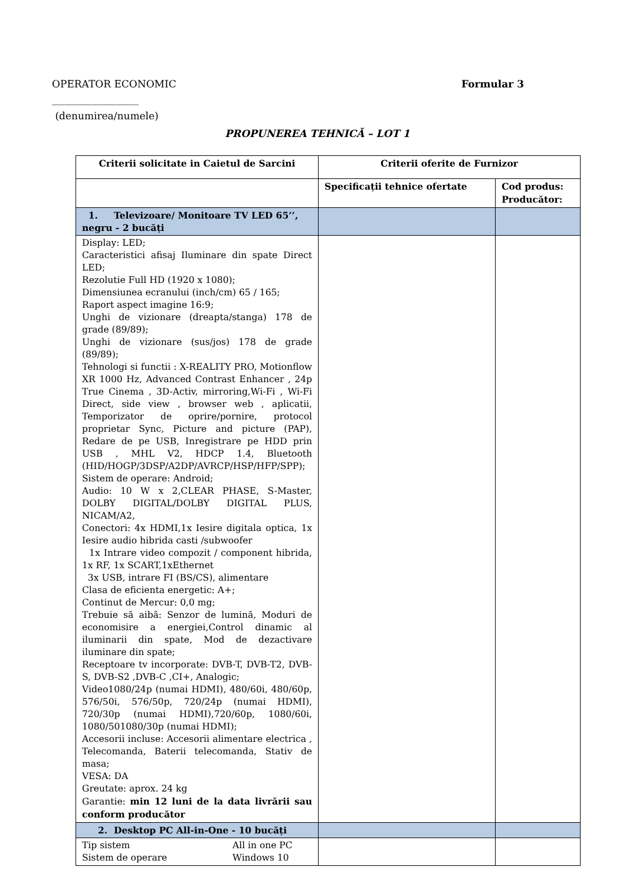OPERATOR ECONOMIC Formular 3
___________________
(denumirea/numele)
PROPUNEREA TEHNICĂ – LOT 1
| Criterii solicitate in Caietul de Sarcini | Criterii oferite de Furnizor | |
| --- | --- | --- |
| | Specificații tehnice ofertate | Cod produs: Producător: |
| 1. Televizoare/ Monitoare TV LED 65’’, negru - 2 bucăți | | |
| Display: LED; Caracteristici afisaj Iluminare din spate Direct LED; Rezolutie Full HD (1920 x 1080); Dimensiunea ecranului (inch/cm) 65 / 165; Raport aspect imagine 16:9; Unghi de vizionare (dreapta/stanga) 178 de grade (89/89); Unghi de vizionare (sus/jos) 178 de grade (89/89); Tehnologi si functii : X-REALITY PRO, Motionflow XR 1000 Hz, Advanced Contrast Enhancer , 24p True Cinema , 3D-Activ, mirroring,Wi-Fi , Wi-Fi Direct, side view , browser web , aplicatii, Temporizator de oprire/pornire, protocol proprietar Sync, Picture and picture (PAP), Redare de pe USB, Inregistrare pe HDD prin USB , MHL V2, HDCP 1.4, Bluetooth (HID/HOGP/3DSP/A2DP/AVRCP/HSP/HFP/SPP); Sistem de operare: Android; Audio: 10 W x 2,CLEAR PHASE, S-Master, DOLBY DIGITAL/DOLBY DIGITAL PLUS, NICAM/A2, Conectori: 4x HDMI,1x Iesire digitala optica, 1x Iesire audio hibrida casti /subwoofer 1x Intrare video compozit / component hibrida, 1x RF, 1x SCART,1xEthernet 3x USB, intrare FI (BS/CS), alimentare Clasa de eficienta energetic: A+; Continut de Mercur: 0,0 mg; Trebuie să aibă: Senzor de lumină, Moduri de economisire a energiei,Control dinamic al iluminarii din spate, Mod de dezactivare iluminare din spate; Receptoare tv incorporate: DVB-T, DVB-T2, DVB-S, DVB-S2 ,DVB-C ,CI+, Analogic; Video1080/24p (numai HDMI), 480/60i, 480/60p, 576/50i, 576/50p, 720/24p (numai HDMI), 720/30p (numai HDMI),720/60p, 1080/60i, 1080/501080/30p (numai HDMI); Accesorii incluse: Accesorii alimentare electrica , Telecomanda, Baterii telecomanda, Stativ de masa; VESA: DA Greutate: aprox. 24 kg Garantie: min 12 luni de la data livrării sau conform producător | | |
| 2. Desktop PC All-in-One - 10 bucăți | | |
| Tip sistem Sistem de operare All in one PC Windows 10 | | |